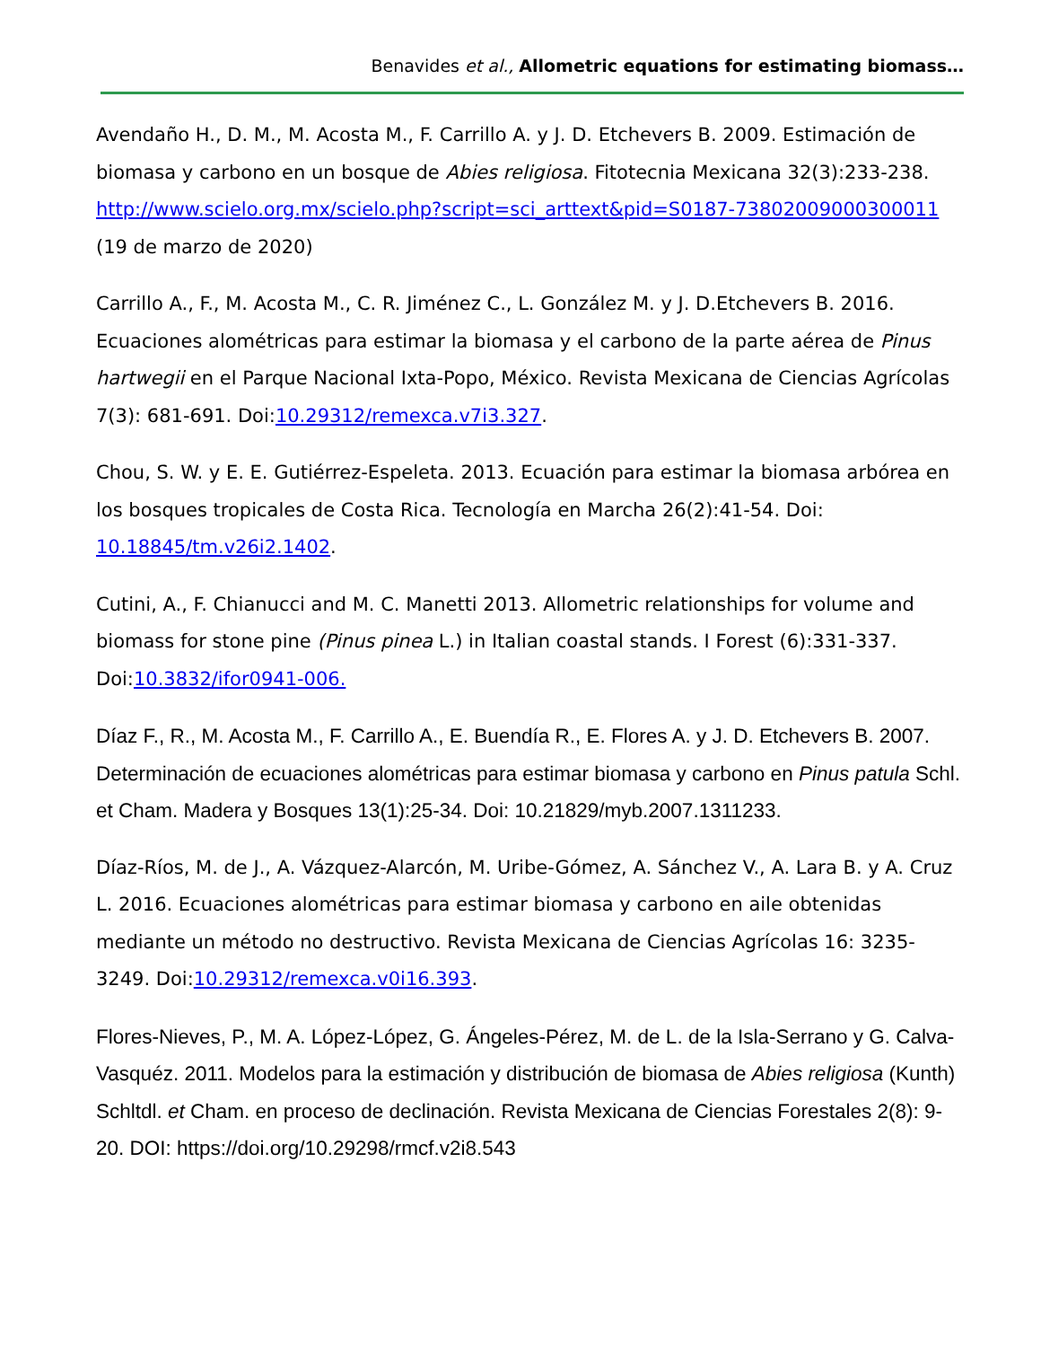Benavides et al., Allometric equations for estimating biomass…
Avendaño H., D. M., M. Acosta M., F. Carrillo A. y J. D. Etchevers B. 2009. Estimación de biomasa y carbono en un bosque de Abies religiosa. Fitotecnia Mexicana 32(3):233-238. http://www.scielo.org.mx/scielo.php?script=sci_arttext&pid=S0187-73802009000300011 (19 de marzo de 2020)
Carrillo A., F., M. Acosta M., C. R. Jiménez C., L. González M. y J. D.Etchevers B. 2016. Ecuaciones alométricas para estimar la biomasa y el carbono de la parte aérea de Pinus hartwegii en el Parque Nacional Ixta-Popo, México. Revista Mexicana de Ciencias Agrícolas 7(3): 681-691. Doi:10.29312/remexca.v7i3.327.
Chou, S. W. y E. E. Gutiérrez-Espeleta. 2013. Ecuación para estimar la biomasa arbórea en los bosques tropicales de Costa Rica. Tecnología en Marcha 26(2):41-54. Doi: 10.18845/tm.v26i2.1402.
Cutini, A., F. Chianucci and M. C. Manetti 2013. Allometric relationships for volume and biomass for stone pine (Pinus pinea L.) in Italian coastal stands. I Forest (6):331-337. Doi:10.3832/ifor0941-006.
Díaz F., R., M. Acosta M., F. Carrillo A., E. Buendía R., E. Flores A. y J. D. Etchevers B. 2007. Determinación de ecuaciones alométricas para estimar biomasa y carbono en Pinus patula Schl. et Cham. Madera y Bosques 13(1):25-34. Doi: 10.21829/myb.2007.1311233.
Díaz-Ríos, M. de J., A. Vázquez-Alarcón, M. Uribe-Gómez, A. Sánchez V., A. Lara B. y A. Cruz L. 2016. Ecuaciones alométricas para estimar biomasa y carbono en aile obtenidas mediante un método no destructivo. Revista Mexicana de Ciencias Agrícolas 16: 3235-3249. Doi:10.29312/remexca.v0i16.393.
Flores-Nieves, P., M. A. López-López, G. Ángeles-Pérez, M. de L. de la Isla-Serrano y G. Calva-Vasquéz. 2011. Modelos para la estimación y distribución de biomasa de Abies religiosa (Kunth) Schltdl. et Cham. en proceso de declinación. Revista Mexicana de Ciencias Forestales 2(8): 9-20. DOI: https://doi.org/10.29298/rmcf.v2i8.543